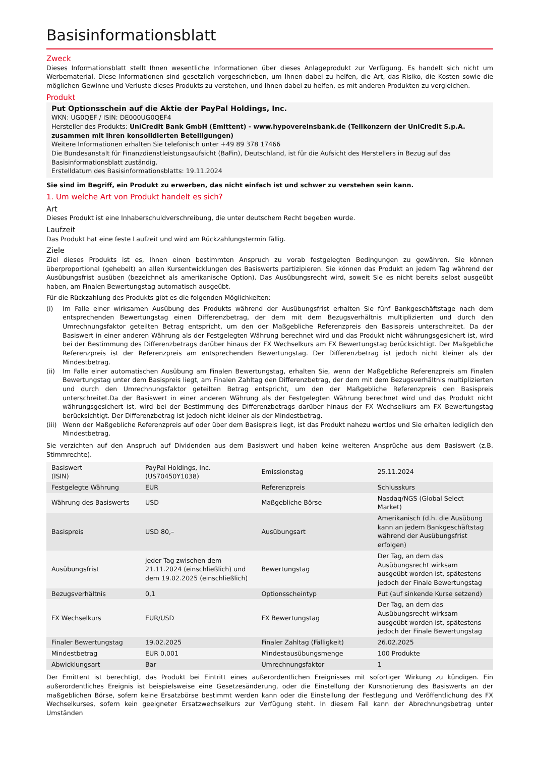Basisinformationsblatt
Zweck
Dieses Informationsblatt stellt Ihnen wesentliche Informationen über dieses Anlageprodukt zur Verfügung. Es handelt sich nicht um Werbematerial. Diese Informationen sind gesetzlich vorgeschrieben, um Ihnen dabei zu helfen, die Art, das Risiko, die Kosten sowie die möglichen Gewinne und Verluste dieses Produkts zu verstehen, und Ihnen dabei zu helfen, es mit anderen Produkten zu vergleichen.
Produkt
Put Optionsschein auf die Aktie der PayPal Holdings, Inc.
WKN: UG0QEF / ISIN: DE000UG0QEF4
Hersteller des Produkts: UniCredit Bank GmbH (Emittent) - www.hypovereinsbank.de (Teilkonzern der UniCredit S.p.A. zusammen mit ihren konsolidierten Beteiligungen)
Weitere Informationen erhalten Sie telefonisch unter +49 89 378 17466
Die Bundesanstalt für Finanzdienstleistungsaufsicht (BaFin), Deutschland, ist für die Aufsicht des Herstellers in Bezug auf das Basisinformationsblatt zuständig.
Erstelldatum des Basisinformationsblatts: 19.11.2024
Sie sind im Begriff, ein Produkt zu erwerben, das nicht einfach ist und schwer zu verstehen sein kann.
1. Um welche Art von Produkt handelt es sich?
Art
Dieses Produkt ist eine Inhaberschuldverschreibung, die unter deutschem Recht begeben wurde.
Laufzeit
Das Produkt hat eine feste Laufzeit und wird am Rückzahlungstermin fällig.
Ziele
Ziel dieses Produkts ist es, Ihnen einen bestimmten Anspruch zu vorab festgelegten Bedingungen zu gewähren. Sie können überproportional (gehebelt) an allen Kursentwicklungen des Basiswerts partizipieren. Sie können das Produkt an jedem Tag während der Ausübungsfrist ausüben (bezeichnet als amerikanische Option). Das Ausübungsrecht wird, soweit Sie es nicht bereits selbst ausgeübt haben, am Finalen Bewertungstag automatisch ausgeübt.
Für die Rückzahlung des Produkts gibt es die folgenden Möglichkeiten:
(i) Im Falle einer wirksamen Ausübung des Produkts während der Ausübungsfrist erhalten Sie fünf Bankgeschäftstage nach dem entsprechenden Bewertungstag einen Differenzbetrag, der dem mit dem Bezugsverhältnis multiplizierten und durch den Umrechnungsfaktor geteilten Betrag entspricht, um den der Maßgebliche Referenzpreis den Basispreis unterschreitet. Da der Basiswert in einer anderen Währung als der Festgelegten Währung berechnet wird und das Produkt nicht währungsgesichert ist, wird bei der Bestimmung des Differenzbetrags darüber hinaus der FX Wechselkurs am FX Bewertungstag berücksichtigt. Der Maßgebliche Referenzpreis ist der Referenzpreis am entsprechenden Bewertungstag. Der Differenzbetrag ist jedoch nicht kleiner als der Mindestbetrag.
(ii) Im Falle einer automatischen Ausübung am Finalen Bewertungstag, erhalten Sie, wenn der Maßgebliche Referenzpreis am Finalen Bewertungstag unter dem Basispreis liegt, am Finalen Zahltag den Differenzbetrag, der dem mit dem Bezugsverhältnis multiplizierten und durch den Umrechnungsfaktor geteilten Betrag entspricht, um den der Maßgebliche Referenzpreis den Basispreis unterschreitet.Da der Basiswert in einer anderen Währung als der Festgelegten Währung berechnet wird und das Produkt nicht währungsgesichert ist, wird bei der Bestimmung des Differenzbetrags darüber hinaus der FX Wechselkurs am FX Bewertungstag berücksichtigt. Der Differenzbetrag ist jedoch nicht kleiner als der Mindestbetrag.
(iii) Wenn der Maßgebliche Referenzpreis auf oder über dem Basispreis liegt, ist das Produkt nahezu wertlos und Sie erhalten lediglich den Mindestbetrag.
Sie verzichten auf den Anspruch auf Dividenden aus dem Basiswert und haben keine weiteren Ansprüche aus dem Basiswert (z.B. Stimmrechte).
| Basiswert (ISIN) | PayPal Holdings, Inc. (US70450Y1038) | Emissionstag | 25.11.2024 |
| Festgelegte Währung | EUR | Referenzpreis | Schlusskurs |
| Währung des Basiswerts | USD | Maßgebliche Börse | Nasdaq/NGS (Global Select Market) |
| Basispreis | USD 80,– | Ausübungsart | Amerikanisch (d.h. die Ausübung kann an jedem Bankgeschäftstag während der Ausübungsfrist erfolgen) |
| Ausübungsfrist | jeder Tag zwischen dem 21.11.2024 (einschließlich) und dem 19.02.2025 (einschließlich) | Bewertungstag | Der Tag, an dem das Ausübungsrecht wirksam ausgeübt worden ist, spätestens jedoch der Finale Bewertungstag |
| Bezugsverhältnis | 0,1 | Optionsscheintyp | Put (auf sinkende Kurse setzend) |
| FX Wechselkurs | EUR/USD | FX Bewertungstag | Der Tag, an dem das Ausübungsrecht wirksam ausgeübt worden ist, spätestens jedoch der Finale Bewertungstag |
| Finaler Bewertungstag | 19.02.2025 | Finaler Zahltag (Fälligkeit) | 26.02.2025 |
| Mindestbetrag | EUR 0,001 | Mindestausübungsmenge | 100 Produkte |
| Abwicklungsart | Bar | Umrechnungsfaktor | 1 |
Der Emittent ist berechtigt, das Produkt bei Eintritt eines außerordentlichen Ereignisses mit sofortiger Wirkung zu kündigen. Ein außerordentliches Ereignis ist beispielsweise eine Gesetzesänderung, oder die Einstellung der Kursnotierung des Basiswerts an der maßgeblichen Börse, sofern keine Ersatzbörse bestimmt werden kann oder die Einstellung der Festlegung und Veröffentlichung des FX Wechselkurses, sofern kein geeigneter Ersatzwechselkurs zur Verfügung steht. In diesem Fall kann der Abrechnungsbetrag unter Umständen